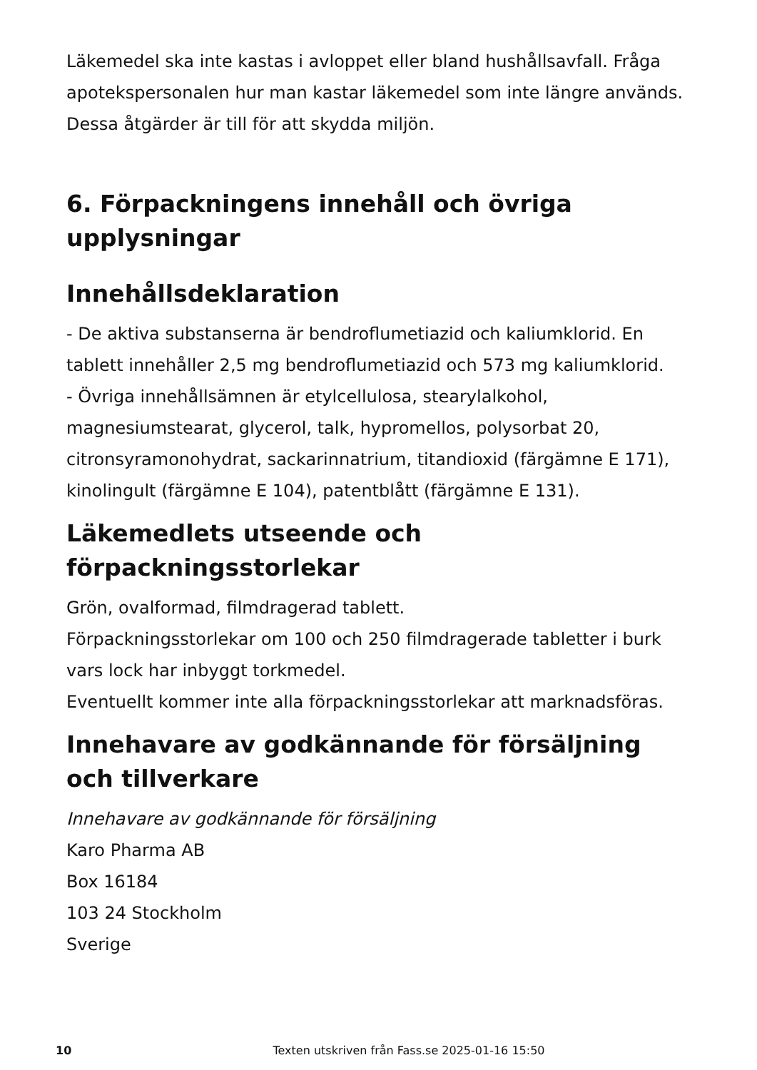Läkemedel ska inte kastas i avloppet eller bland hushållsavfall. Fråga apotekspersonalen hur man kastar läkemedel som inte längre används. Dessa åtgärder är till för att skydda miljön.
6. Förpackningens innehåll och övriga upplysningar
Innehållsdeklaration
- De aktiva substanserna är bendroflumetiazid och kaliumklorid. En tablett innehåller 2,5 mg bendroflumetiazid och 573 mg kaliumklorid.
- Övriga innehållsämnen är etylcellulosa, stearylalkohol, magnesiumstearat, glycerol, talk, hypromellos, polysorbat 20, citronsyramonohydrat, sackarinnatrium, titandioxid (färgämne E 171), kinolingult (färgämne E 104), patentblått (färgämne E 131).
Läkemedlets utseende och förpackningsstorlekar
Grön, ovalformad, filmdragerad tablett.
Förpackningsstorlekar om 100 och 250 filmdragerade tabletter i burk vars lock har inbyggt torkmedel.
Eventuellt kommer inte alla förpackningsstorlekar att marknadsföras.
Innehavare av godkännande för försäljning och tillverkare
Innehavare av godkännande för försäljning
Karo Pharma AB
Box 16184
103 24 Stockholm
Sverige
10
Texten utskriven från Fass.se 2025-01-16 15:50